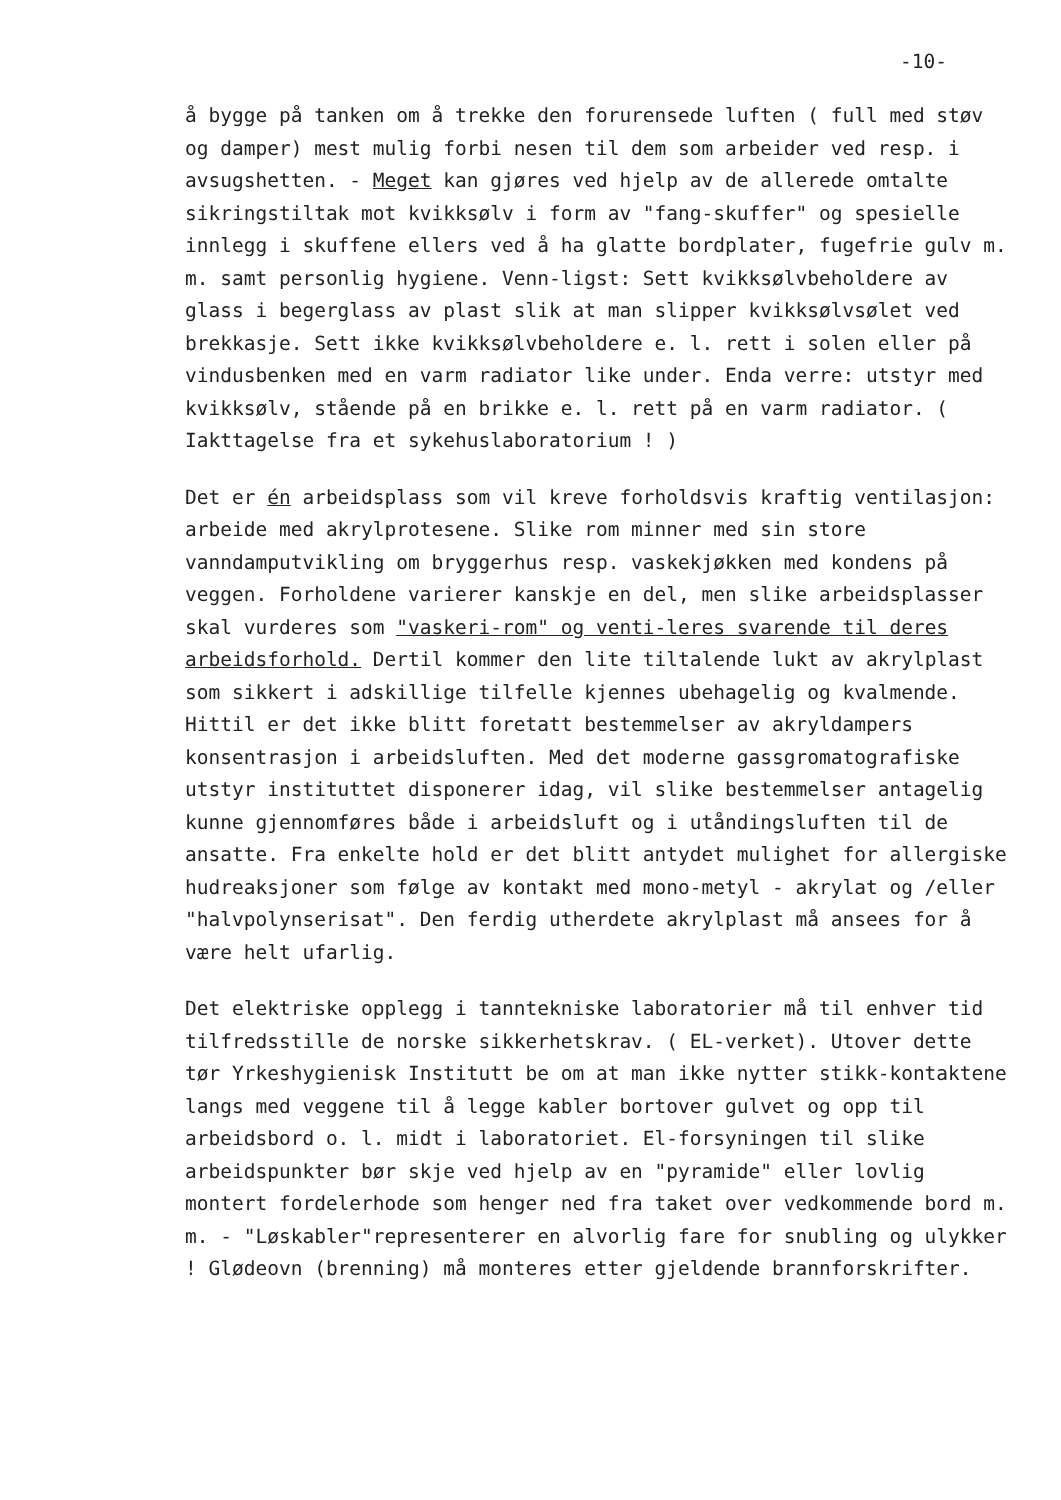-10-
å bygge på tanken om å trekke den forurensede luften ( full med støv og damper) mest mulig forbi nesen til dem som arbeider ved resp. i avsugshetten. - Meget kan gjøres ved hjelp av de allerede omtalte sikringstiltak mot kvikksølv i form av "fang-skuffer" og spesielle innlegg i skuffene ellers ved å ha glatte bordplater, fugefrie gulv m. m. samt personlig hygiene. Venn-ligst: Sett kvikksølvbeholdere av glass i begerglass av plast slik at man slipper kvikksølvsølet ved brekkasje. Sett ikke kvikksølvbeholdere e. l. rett i solen eller på vindusbenken med en varm radiator like under. Enda verre: utstyr med kvikksølv, stående på en brikke e. l. rett på en varm radiator. ( Iakttagelse fra et sykehuslaboratorium ! )
Det er én arbeidsplass som vil kreve forholdsvis kraftig ventilasjon: arbeide med akrylprotesene. Slike rom minner med sin store vanndamputvikling om bryggerhus resp. vaskekjøkken med kondens på veggen. Forholdene varierer kanskje en del, men slike arbeidsplasser skal vurderes som "vaskeri-rom" og venti-leres svarende til deres arbeidsforhold. Dertil kommer den lite tiltalende lukt av akrylplast som sikkert i adskillige tilfelle kjennes ubehagelig og kvalmende. Hittil er det ikke blitt foretatt bestemmelser av akryldampers konsentrasjon i arbeidsluften. Med det moderne gassgromatografiske utstyr instituttet disponerer idag, vil slike bestemmelser antagelig kunne gjennomføres både i arbeidsluft og i utåndingsluften til de ansatte. Fra enkelte hold er det blitt antydet mulighet for allergiske hudreaksjoner som følge av kontakt med mono-metyl - akrylat og /eller "halvpolynserisat". Den ferdig utherdete akrylplast må ansees for å være helt ufarlig.
Det elektriske opplegg i tanntekniske laboratorier må til enhver tid tilfredsstille de norske sikkerhetskrav. ( EL-verket). Utover dette tør Yrkeshygienisk Institutt be om at man ikke nytter stikk-kontaktene langs med veggene til å legge kabler bortover gulvet og opp til arbeidsbord o. l. midt i laboratoriet. El-forsyningen til slike arbeidspunkter bør skje ved hjelp av en "pyramide" eller lovlig montert fordelerhode som henger ned fra taket over vedkommende bord m. m. - "Løskabler"representerer en alvorlig fare for snubling og ulykker ! Glødeovn (brenning) må monteres etter gjeldende brannforskrifter.